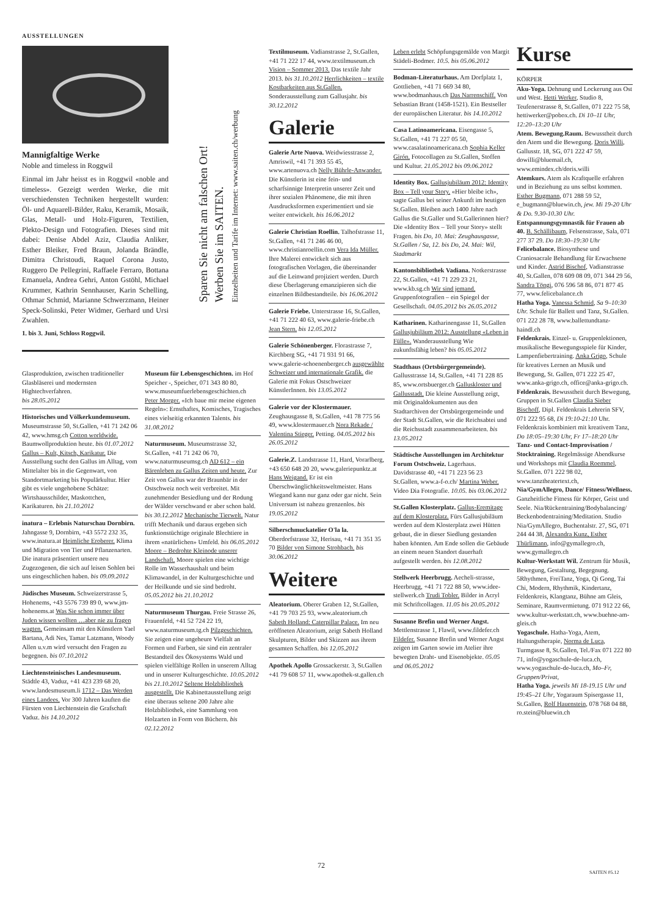AUSSTELLUNGEN
Mannigfaltige Werke
Noble and timeless in Roggwil
Einmal im Jahr heisst es in Roggwil «noble and timeless». Gezeigt werden Werke, die mit verschiedensten Techniken hergestellt wurden: Öl- und Aquarell-Bilder, Raku, Keramik, Mosaik, Glas, Metall- und Holz-Figuren, Textilien, Plekto-Design und Fotografien. Dieses sind mit dabei: Denise Abdel Aziz, Claudia Anliker, Esther Bleiker, Fred Braun, Jolanda Brändle, Dimitra Christoudi, Raquel Corona Justo, Ruggero De Pellegrini, Raffaele Ferraro, Bottana Emanuela, Andrea Gehri, Anton Gstöhl, Michael Krummer, Kathrin Sennhauser, Karin Schelling, Othmar Schmid, Marianne Schwerzmann, Heiner Speck-Solinski, Peter Widmer, Gerhard und Ursi Zwahlen.
1. bis 3. Juni, Schloss Roggwil.
Sparen Sie nicht am falschen Ort!
Werben Sie im SAITEN.
Einzelheiten und Tarife im Internet: www.saiten.ch/werbung
Glasproduktion, zwischen traditioneller Glasbläserei und modernsten Hightechverfahren.
bis 28.05.2012
Historisches und Völkerkundemuseum. Museumstrasse 50, St.Gallen, +41 71 242 06 42, www.hmsg.ch Cotton worldwide. Baumwollproduktion heute. bis 01.07.2012 Gallus – Kult, Kitsch, Karikatur. Die Ausstellung sucht den Gallus im Alltag, vom Mittelalter bis in die Gegenwart, von Standortmarketing bis Populärkultur. Hier gibt es viele ungehobene Schätze: Wirtshausschilder, Maskottchen, Karikaturen. bis 21.10.2012
inatura – Erlebnis Naturschau Dornbirn. Jahngasse 9, Dornbirn, +43 5572 232 35, www.inatura.at Heimliche Eroberer. Klima und Migration von Tier und Pflanzenarten. Die inatura präsentiert unsere neu Zugezogenen, die sich auf leisen Sohlen bei uns eingeschlichen haben. bis 09.09.2012
Jüdisches Museum. Schweizerstrasse 5, Hohenems, +43 5576 739 89 0, www.jm-hohenems.at Was Sie schon immer über Juden wissen wollten …aber nie zu fragen wagten. Gemeinsam mit den Künstlern Yael Bartana, Adi Nes, Tamar Latzmann, Woody Allen u.v.m wird versucht den Fragen zu begegnen. bis 07.10.2012
Liechtensteinisches Landesmuseum. Städtle 43, Vaduz, +41 423 239 68 20, www.landesmuseum.li 1712 – Das Werden eines Landees. Vor 300 Jahren kauften die Fürsten von Liechtenstein die Grafschaft Vaduz. bis 14.10.2012
Museum für Lebensgeschichten. im Hof Speicher -, Speicher, 071 343 80 80, www.museumfuerlebensgeschichten.ch Peter Morger. «Ich baue mir meine eigenen Regeln»: Ernsthaftes, Komisches, Tragisches eines vielseitig erkannten Talents. bis 31.08.2012
Naturmuseum. Museumstrasse 32, St.Gallen, +41 71 242 06 70, www.naturmuseumsg.ch AD 612 – ein Bärenleben zu Gallus Zeiten und heute. Zur Zeit von Gallus war der Braunbär in der Ostschweiz noch weit verbreitet. Mit zunehmender Besiedlung und der Rodung der Wälder verschwand er aber schon bald. bis 30.12.2012 Mechanische Tierwelt. Natur trifft Mechanik und daraus ergeben sich funktionstüchtige originale Blechtiere in ihrem «natürlichen» Umfeld. bis 06.05.2012 Moore – Bedrohte Kleinode unserer Landschaft. Moore spielen eine wichtige Rolle im Wasserhaushalt und beim Klimawandel, in der Kulturgeschichte und der Heilkunde und sie sind bedroht. 05.05.2012 bis 21.10.2012
Naturmuseum Thurgau. Freie Strasse 26, Frauenfeld, +41 52 724 22 19, www.naturmuseum.tg.ch Pilzgeschichten. Sie zeigen eine ungeheure Vielfalt an Formen und Farben, sie sind ein zentraler Bestandteil des Ökosystems Wald und spielen vielfältige Rollen in unserem Alltag und in unserer Kulturgeschichte. 10.05.2012 bis 21.10.2012 Seltene Holzbibliothek ausgestellt. Die Kabinettausstellung zeigt eine überaus seltene 200 Jahre alte Holzbibliothek, eine Sammlung von Holzarten in Form von Büchern. bis 02.12.2012
Textilmuseum. Vadianstrasse 2, St.Gallen, +41 71 222 17 44, www.textilmuseum.ch Vision – Sommer 2013. Das textile Jahr 2013. bis 31.10.2012 Herrlichkeiten – textile Kostbarkeiten aus St.Gallen. Sonderausstellung zum Gallusjahr. bis 30.12.2012
Galerie
Galerie Arte Nuova. Weidwiesstrasse 2, Amriswil, +41 71 393 55 45, www.artenuova.ch Nelly Bührle-Anwander. Die Künstlerin ist eine fein- und scharfsinnige Interpretin unserer Zeit und ihrer sozialen Phänomene, die mit ihren Ausdrucksformen experimentiert und sie weiter entwickelt. bis 16.06.2012
Galerie Christian Roellin. Talhofstrasse 11, St.Gallen, +41 71 246 46 00, www.christianroellin.com Vera Ida Müller. Ihre Malerei entwickelt sich aus fotografischen Vorlagen, die übereinander auf die Leinwand projiziert werden. Durch diese Überlagerung emanzipieren sich die einzelnen Bildbestandteile. bis 16.06.2012
Galerie Friebe. Unterstrasse 16, St.Gallen, +41 71 222 40 63, www.galerie-friebe.ch Jean Stern. bis 12.05.2012
Galerie Schönenberger. Florastrasse 7, Kirchberg SG, +41 71 931 91 66, www.galerie-schoenenberger.ch ausgewählte Schweizer und internationale Grafik. die Galerie mit Fokus Ostschweizer KünstlerInnen. bis 13.05.2012
Galerie vor der Klostermauer. Zeughausgasse 8, St.Gallen, +41 78 775 56 49, www.klostermauer.ch Nora Rekade / Valentina Stieger. Petting. 04.05.2012 bis 26.05.2012
Galerie.Z. Landstrasse 11, Hard, Vorarlberg, +43 650 648 20 20, www.galeriepunktz.at Hans Weigand. Er ist ein Überschwänglichkeitsweltmeister. Hans Wiegand kann nur ganz oder gar nicht. Sein Universum ist nahezu grenzenlos. bis 19.05.2012
Silberschmuckatelier O'la la. Oberdorfstrasse 32, Herisau, +41 71 351 35 70 Bilder von Simone Strohbach. bis 30.06.2012
Weitere
Aleatorium. Oberer Graben 12, St.Gallen, +41 79 703 25 93, www.aleatorium.ch Sabeth Holland: Caterpillar Palace. Im neu eröffneten Aleatorium, zeigt Sabeth Holland Skulpturen, Bilder und Skizzen aus ihrem gesamten Schaffen. bis 12.05.2012
Apothek Apollo Grossackerstr. 3, St.Gallen +41 79 608 57 11, www.apothek-st.gallen.ch
Leben erlebt Schöpfungsgemälde von Margit Städeli-Bodmer. 10.5. bis 05.06.2012
Bodman-Literaturhaus. Am Dorfplatz 1, Gottlieben, +41 71 669 34 80, www.bodmanhaus.ch Das Narrenschiff. Von Sebastian Brant (1458-1521). Ein Bestseller der europäischen Literatur. bis 14.10.2012
Casa Latinoamericana. Eisengasse 5, St.Gallen, +41 71 227 05 50, www.casalatinoamericana.ch Sophia Keller Girón. Fotocollagen zu St.Gallen, Stoffen und Kultur. 21.05.2012 bis 09.06.2012
Identity Box. Gallusjubiläum 2012: Identity Box – Tell your Story. «Hier bleibe ich», sagte Gallus bei seiner Ankunft im heutigen St.Gallen. Bleiben auch 1400 Jahre nach Gallus die St.Galler und St.Gallerinnen hier? Die «Identity Box – Tell your Story» stellt Fragen. bis Do, 10. Mai: Zeughausgasse, St.Gallen / Sa, 12. bis Do, 24. Mai: Wil, Stadtmarkt
Kantonsbibliothek Vadiana. Notkerstrasse 22, St.Gallen, +41 71 229 23 21, www.kb.sg.ch Wir sind jemand. Gruppenfotografien – ein Spiegel der Gesellschaft. 04.05.2012 bis 26.05.2012
Katharinen. Katharinengasse 11, St.Gallen Gallusjubiläum 2012: Ausstellung «Leben in Fülle». Wanderausstellung Wie zukunftsfähig leben? bis 05.05.2012
Stadthaus (Ortsbürgergemeinde). Gallusstrasse 14, St.Gallen, +41 71 228 85 85, www.ortsbuerger.ch Galluskloster und Gallusstadt. Die kleine Ausstellung zeigt, mit Originaldokumenten aus den Stadtarchiven der Ortsbürgergemeinde und der Stadt St.Gallen, wie die Reichsabtei und die Reichsstadt zusammenarbeiteten. bis 13.05.2012
Städtische Ausstellungen im Architektur Forum Ostschweiz. Lagerhaus. Davidstrasse 40, +41 71 223 56 23 St.Gallen, www.a-f-o.ch/ Martina Weber. Video Dia Fotografie. 10.05. bis 03.06.2012
St.Gallen Klosterplatz. Gallus-Eremitage auf dem Klosterplatz. Fürs Gallusjubiläum werden auf dem Klosterplatz zwei Hütten gebaut, die in dieser Siedlung gestanden haben könnten. Am Ende sollen die Gebäude an einem neuen Standort dauerhaft aufgestellt werden. bis 12.08.2012
Stellwerk Heerbrugg. Aecheli-strasse, Heerbrugg, +41 71 722 88 50, www.idee-stellwerk.ch Trudi Tobler. Bilder in Acryl mit Schriftcollagen. 11.05 bis 20.05.2012
Susanne Brefin und Werner Angst. Mettlenstrasse 1, Flawil, www.fildefer.ch Fildefer. Susanne Brefin und Werner Angst zeigen im Garten sowie im Atelier ihre bewegten Draht- und Eisenobjekte. 05.05 und 06.05.2012
Kurse
KÖRPER
Aku-Yoga. Dehnung und Lockerung aus Ost und West. Hetti Werker, Studio 8, Teufenerstrasse 8, St.Gallen, 071 222 75 58, hettiwerker@pobox.ch. Di 10–11 Uhr, 12:20–13:20 Uhr
Atem. Bewegung.Raum. Bewusstheit durch den Atem und die Bewegung. Doris Willi, Gallusstr. 18, SG, 071 222 47 59, dowilli@bluemail.ch, www.emindex.ch/doris.willi
Atemkurs. Atem als Kraftquelle erfahren und in Beziehung zu uns selbst kommen. Esther Bugmann, 071 288 59 52, e_bugmann@bluewin.ch, jew. Mi 19-20 Uhr & Do. 9.30-10.30 Uhr.
Entspannungsgymnastik für Frauen ab 40. B. Schällibaum, Felsenstrasse, Sala, 071 277 37 29. Do 18:30–19:30 Uhr
Felicebalance. Biosynthese und Craniosacrale Behandlung für Erwachsene und Kinder. Astrid Bischof, Vadianstrasse 40, St.Gallen, 078 609 08 09, 071 344 29 56, Sandra Töngi, 076 596 58 86, 071 877 45 77, www.felicebalance.ch
Hatha Yoga. Vanessa Schmid, Sa 9–10:30 Uhr. Schule für Ballett und Tanz, St.Gallen. 071 222 28 78, www.ballettundtanz-haindl.ch
Feldenkrais. Einzel- u. Gruppenlektionen, musikalische Bewegungsspiele für Kinder, Lampenfiebertraining. Anka Grigo, Schule für kreatives Lernen an Musik und Bewegung, St. Gallen, 071 222 25 47, www.anka-grigo.ch, office@anka-grigo.ch.
Feldenkrais. Bewusstheit durch Bewegung, Gruppen in St.Gallen Claudia Sieber Bischoff, Dipl. Feldenkrais Lehrerin SFV, 071 222 95 68, Di 19:10-21:10 Uhr. Feldenkrais kombiniert mit kreativem Tanz, Do 18:05–19:30 Uhr, Fr 17–18:20 Uhr
Tanz- und Contact-Improvisation / Stocktraining. Regelmässige Abendkurse und Workshops mit Claudia Roemmel, St.Gallen. 071 222 98 02, www.tanztheatertext.ch,
Nia/GymAllegro, Dance/ Fitness/Wellness. Ganzheitliche Fitness für Körper, Geist und Seele. Nia/Rückentraining/Bodybalancing/ Beckenbodentraining/Meditation. Studio Nia/GymAllegro, Buchentalstr. 27, SG, 071 244 44 38, Alexandra Kunz, Esther Thürlimann, info@gymallegro.ch, www.gymallegro.ch
Kultur-Werkstatt Wil. Zentrum für Musik, Bewegung, Gestaltung, Begegnung. 5Rhythmen, FreiTanz, Yoga, Qi Gong, Tai Chi, Modern, Rhythmik, Kindertanz, Feldenkreis, Klangtanz, Bühne am Gleis, Seminare, Raumvermietung. 071 912 22 66, www.kultur-werkstatt.ch, www.buehne-am-gleis.ch
Yogaschule. Hatha-Yoga, Atem, Haltungstherapie, Norma de Luca, Turmgasse 8, St.Gallen, Tel./Fax 071 222 80 71, info@yogaschule-de-luca.ch, www.yogaschule-de-luca.ch, Mo–Fr, Gruppen/Privat,
Hatha Yoga. jeweils Mi 18-19.15 Uhr und 19:45–21 Uhr, Yogaraum Spisergasse 11, St.Gallen, Rolf Hauenstein, 078 768 04 88, ro.stein@bluewin.ch
72
SAITEN 05.12